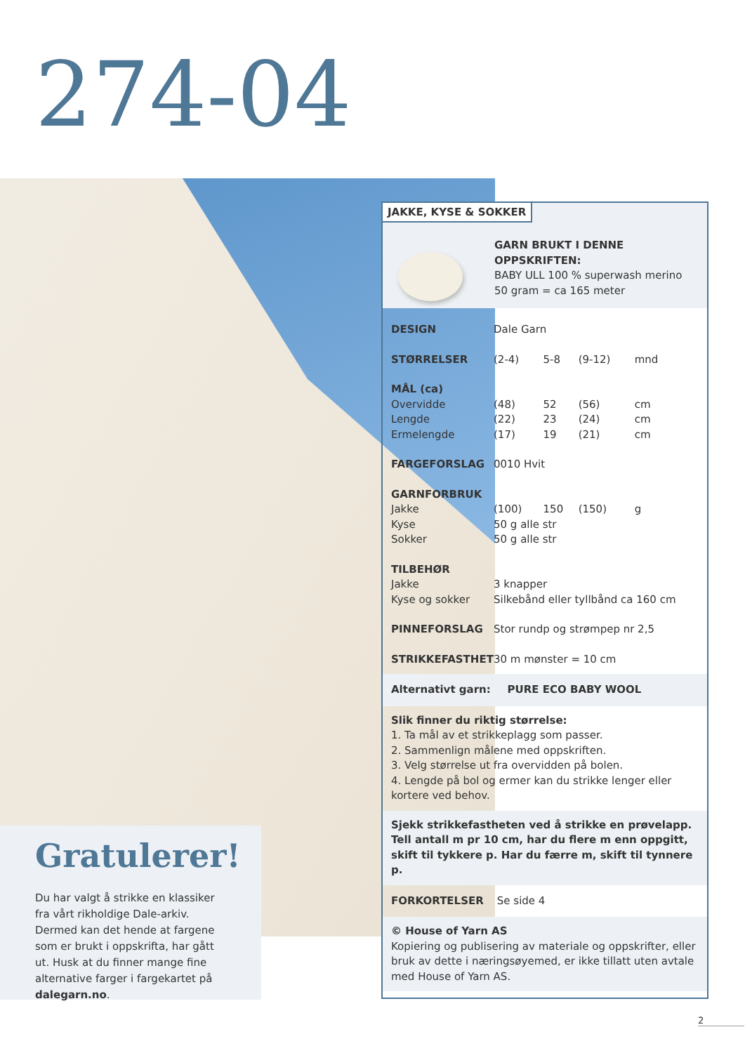274-04
Gratulerer!
Du har valgt å strikke en klassiker fra vårt rikholdige Dale-arkiv. Dermed kan det hende at fargene som er brukt i oppskrifta, har gått ut. Husk at du finner mange fine alternative farger i fargekartet på dalegarn.no.
JAKKE, KYSE & SOKKER
GARN BRUKT I DENNE OPPSKRIFTEN:
BABY ULL 100 % superwash merino
50 gram = ca 165 meter
| DESIGN | Dale Garn | | | |
| STØRRELSER | (2-4) | 5-8 | (9-12) | mnd |
| MÅL (ca) | | | | |
| Overvidde | (48) | 52 | (56) | cm |
| Lengde | (22) | 23 | (24) | cm |
| Ermelengde | (17) | 19 | (21) | cm |
| FARGEFORSLAG | 0010 Hvit | | | |
| GARNFORBRUK | | | | |
| Jakke | (100) | 150 | (150) | g |
| Kyse | 50 g alle str | | | |
| Sokker | 50 g alle str | | | |
| TILBEHØR | | | | |
| Jakke | 3 knapper | | | |
| Kyse og sokker | Silkebånd eller tyllbånd ca 160 cm | | | |
| PINNEFORSLAG | Stor rundp og strømpep nr 2,5 | | | |
| STRIKKEFASTHET | 30 m mønster = 10 cm | | | |
Alternativt garn: PURE ECO BABY WOOL
Slik finner du riktig størrelse:
1. Ta mål av et strikkeplagg som passer.
2. Sammenlign målene med oppskriften.
3. Velg størrelse ut fra overvidden på bolen.
4. Lengde på bol og ermer kan du strikke lenger eller kortere ved behov.
Sjekk strikkefastheten ved å strikke en prøvelapp.
Tell antall m pr 10 cm, har du flere m enn oppgitt,
skift til tykkere p. Har du færre m, skift til tynnere p.
FORKORTELSER Se side 4
© House of Yarn AS
Kopiering og publisering av materiale og oppskrifter, eller bruk av dette i næringsøyemed, er ikke tillatt uten avtale med House of Yarn AS.
2